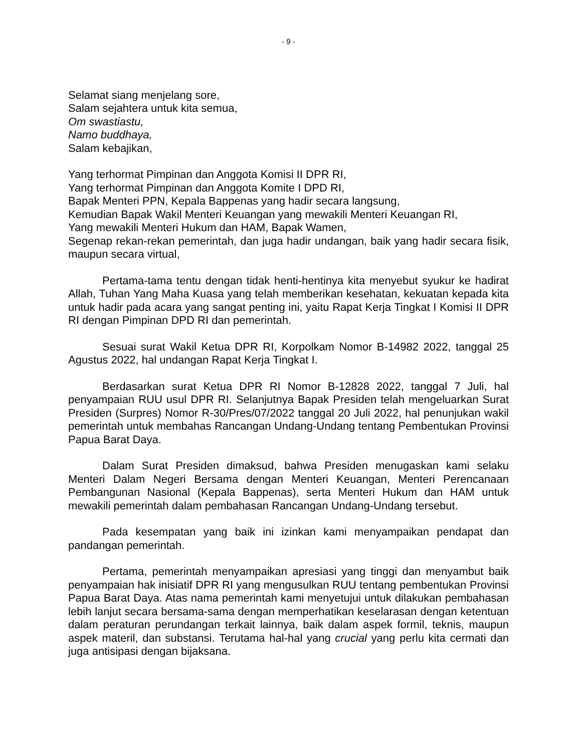- 9 -
Selamat siang menjelang sore,
Salam sejahtera untuk kita semua,
Om swastiastu,
Namo buddhaya,
Salam kebajikan,
Yang terhormat Pimpinan dan Anggota Komisi II DPR RI,
Yang terhormat Pimpinan dan Anggota Komite I DPD RI,
Bapak Menteri PPN, Kepala Bappenas yang hadir secara langsung,
Kemudian Bapak Wakil Menteri Keuangan yang mewakili Menteri Keuangan RI,
Yang mewakili Menteri Hukum dan HAM, Bapak Wamen,
Segenap rekan-rekan pemerintah, dan juga hadir undangan, baik yang hadir secara fisik, maupun secara virtual,
Pertama-tama tentu dengan tidak henti-hentinya kita menyebut syukur ke hadirat Allah, Tuhan Yang Maha Kuasa yang telah memberikan kesehatan, kekuatan kepada kita untuk hadir pada acara yang sangat penting ini, yaitu Rapat Kerja Tingkat I Komisi II DPR RI dengan Pimpinan DPD RI dan pemerintah.
Sesuai surat Wakil Ketua DPR RI, Korpolkam Nomor B-14982 2022, tanggal 25 Agustus 2022, hal undangan Rapat Kerja Tingkat I.
Berdasarkan surat Ketua DPR RI Nomor B-12828 2022, tanggal 7 Juli, hal penyampaian RUU usul DPR RI. Selanjutnya Bapak Presiden telah mengeluarkan Surat Presiden (Surpres) Nomor R-30/Pres/07/2022 tanggal 20 Juli 2022, hal penunjukan wakil pemerintah untuk membahas Rancangan Undang-Undang tentang Pembentukan Provinsi Papua Barat Daya.
Dalam Surat Presiden dimaksud, bahwa Presiden menugaskan kami selaku Menteri Dalam Negeri Bersama dengan Menteri Keuangan, Menteri Perencanaan Pembangunan Nasional (Kepala Bappenas), serta Menteri Hukum dan HAM untuk mewakili pemerintah dalam pembahasan Rancangan Undang-Undang tersebut.
Pada kesempatan yang baik ini izinkan kami menyampaikan pendapat dan pandangan pemerintah.
Pertama, pemerintah menyampaikan apresiasi yang tinggi dan menyambut baik penyampaian hak inisiatif DPR RI yang mengusulkan RUU tentang pembentukan Provinsi Papua Barat Daya. Atas nama pemerintah kami menyetujui untuk dilakukan pembahasan lebih lanjut secara bersama-sama dengan memperhatikan keselarasan dengan ketentuan dalam peraturan perundangan terkait lainnya, baik dalam aspek formil, teknis, maupun aspek materil, dan substansi. Terutama hal-hal yang crucial yang perlu kita cermati dan juga antisipasi dengan bijaksana.